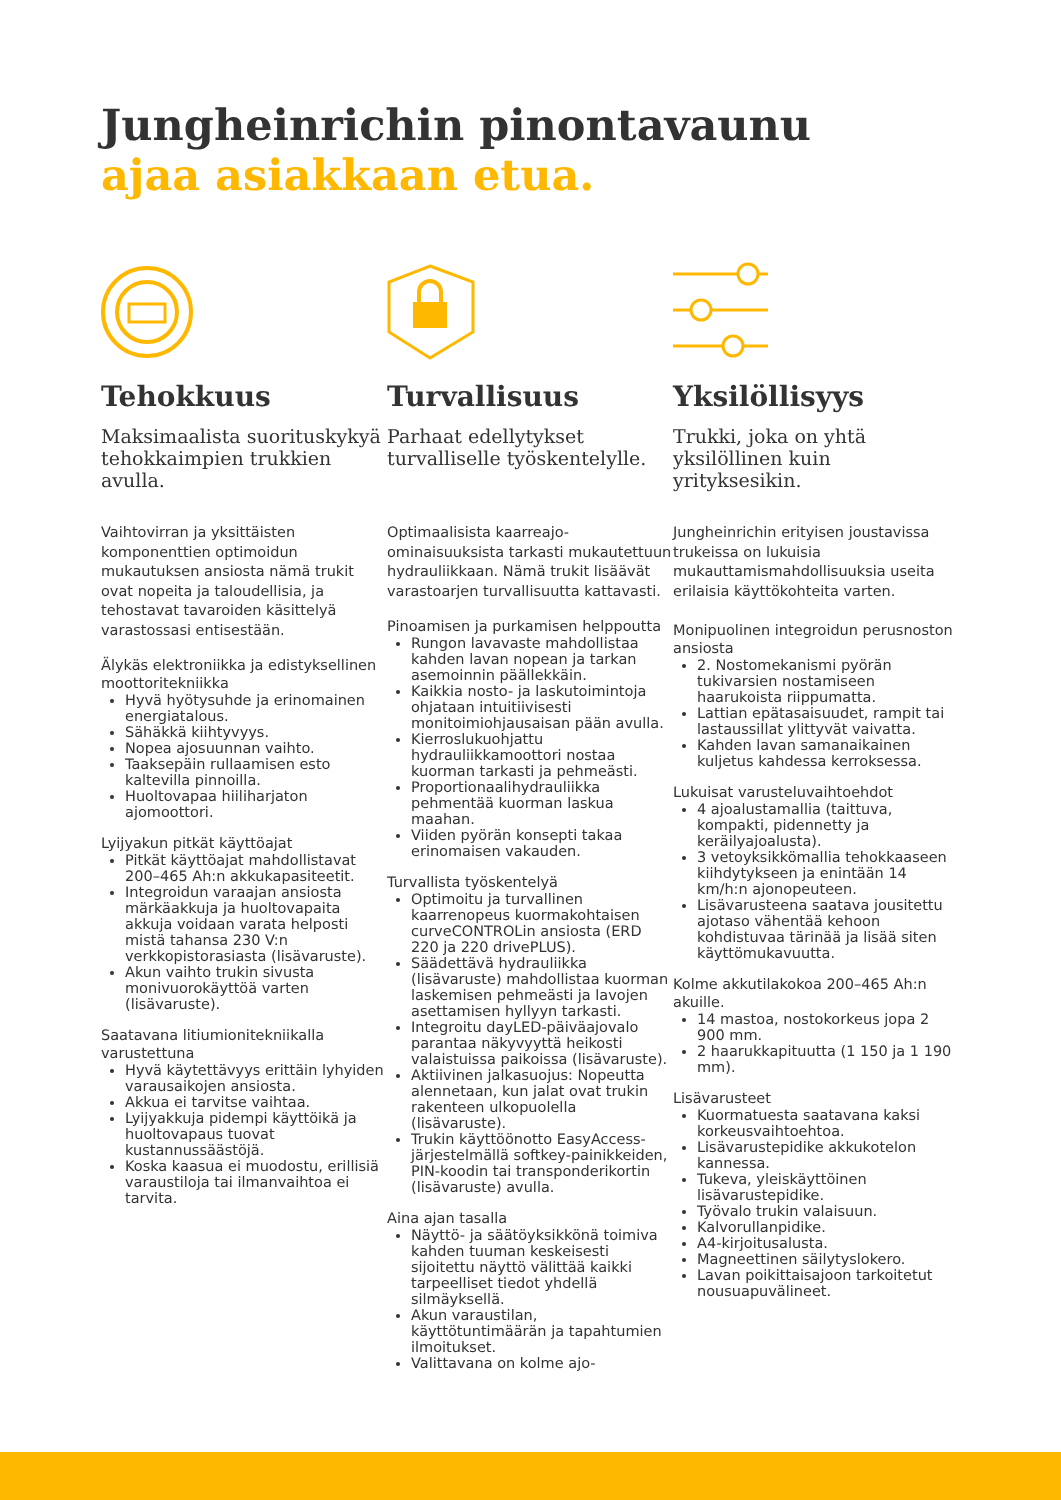Jungheinrichin pinontavaunu
ajaa asiakkaan etua.
Tehokkuus
Maksimaalista suorituskykyä tehokkaimpien trukkien avulla.
Vaihtovirran ja yksittäisten komponenttien optimoidun mukautuksen ansiosta nämä trukit ovat nopeita ja taloudellisia, ja tehostavat tavaroiden käsittelyä varastossasi entisestään.
Älykäs elektroniikka ja edistyksellinen moottoritekniikka
Hyvä hyötysuhde ja erinomainen energiatalous.
Sähäkkä kiihtyvyys.
Nopea ajosuunnan vaihto.
Taaksepäin rullaamisen esto kaltevilla pinnoilla.
Huoltovapaa hiiliharjaton ajomoottori.
Lyijyakun pitkät käyttöajat
Pitkät käyttöajat mahdollistavat 200–465 Ah:n akkukapasiteetit.
Integroidun varaajan ansiosta märkäakkuja ja huoltovapaita akkuja voidaan varata helposti mistä tahansa 230 V:n verkkopistorasiasta (lisävaruste).
Akun vaihto trukin sivusta monivuorokäyttöä varten (lisävaruste).
Saatavana litiumionitekniikalla varustettuna
Hyvä käytettävyys erittäin lyhyiden varausaikojen ansiosta.
Akkua ei tarvitse vaihtaa.
Lyijyakkuja pidempi käyttöikä ja huoltovapaus tuovat kustannussäästöjä.
Koska kaasua ei muodostu, erillisiä varaustiloja tai ilmanvaihtoa ei tarvita.
Turvallisuus
Parhaat edellytykset turvalliselle työskentelylle.
Optimaalisista kaarreajo-ominaisuuksista tarkasti mukautettuun hydrauliikkaan. Nämä trukit lisäävät varastoarjen turvallisuutta kattavasti.
Pinoamisen ja purkamisen helppoutta
Rungon lavavaste mahdollistaa kahden lavan nopean ja tarkan asemoinnin päällekkäin.
Kaikkia nosto- ja laskutoimintoja ohjataan intuitiivisesti monitoimiohjausaisan pään avulla.
Kierroslukuohjattu hydrauliikkamoottori nostaa kuorman tarkasti ja pehmeästi.
Proportionaalihydrauliikka pehmentää kuorman laskua maahan.
Viiden pyörän konsepti takaa erinomaisen vakauden.
Turvallista työskentelyä
Optimoitu ja turvallinen kaarrenopeus kuormakohtaisen curveCONTROLin ansiosta (ERD 220 ja 220 drivePLUS).
Säädettävä hydrauliikka (lisävaruste) mahdollistaa kuorman laskemisen pehmeästi ja lavojen asettamisen hyllyyn tarkasti.
Integroitu dayLED-päiväajovalo parantaa näkyvyyttä heikosti valaistuissa paikoissa (lisävaruste).
Aktiivinen jalkasuojus: Nopeutta alennetaan, kun jalat ovat trukin rakenteen ulkopuolella (lisävaruste).
Trukin käyttöönotto EasyAccess-järjestelmällä softkey-painikkeiden, PIN-koodin tai transponderikortin (lisävaruste) avulla.
Aina ajan tasalla
Näyttö- ja säätöyksikkönä toimiva kahden tuuman keskeisesti sijoitettu näyttö välittää kaikki tarpeelliset tiedot yhdellä silmäyksellä.
Akun varaustilan, käyttötuntimäärän ja tapahtumien ilmoitukset.
Valittavana on kolme ajo-
Yksilöllisyys
Trukki, joka on yhtä yksilöllinen kuin yrityksesikin.
Jungheinrichin erityisen joustavissa trukeissa on lukuisia mukauttamismahdollisuuksia useita erilaisia käyttökohteita varten.
Monipuolinen integroidun perusnoston ansiosta
2. Nostomekanismi pyörän tukivarsien nostamiseen haarukoista riippumatta.
Lattian epätasaisuudet, rampit tai lastaussillat ylittyvät vaivatta.
Kahden lavan samanaikainen kuljetus kahdessa kerroksessa.
Lukuisat varusteluvaihtoehdot
4 ajoalustamallia (taittuva, kompakti, pidennetty ja keräilyajoalusta).
3 vetoyksikkömallia tehokkaaseen kiihdytykseen ja enintään 14 km/h:n ajonopeuteen.
Lisävarusteena saatava jousitettu ajotaso vähentää kehoon kohdistuvaa tärinää ja lisää siten käyttömukavuutta.
Kolme akkutilakokoa 200–465 Ah:n akuille.
14 mastoa, nostokorkeus jopa 2 900 mm.
2 haarukkapituutta (1 150 ja 1 190 mm).
Lisävarusteet
Kuormatuesta saatavana kaksi korkeusvaihtoehtoa.
Lisävarustepidike akkukotelon kannessa.
Tukeva, yleiskäyttöinen lisävarustepidike.
Työvalo trukin valaisuun.
Kalvorullanpidike.
A4-kirjoitusalusta.
Magneettinen säilytyslokero.
Lavan poikittaisajoon tarkoitetut nousuapuvälineet.